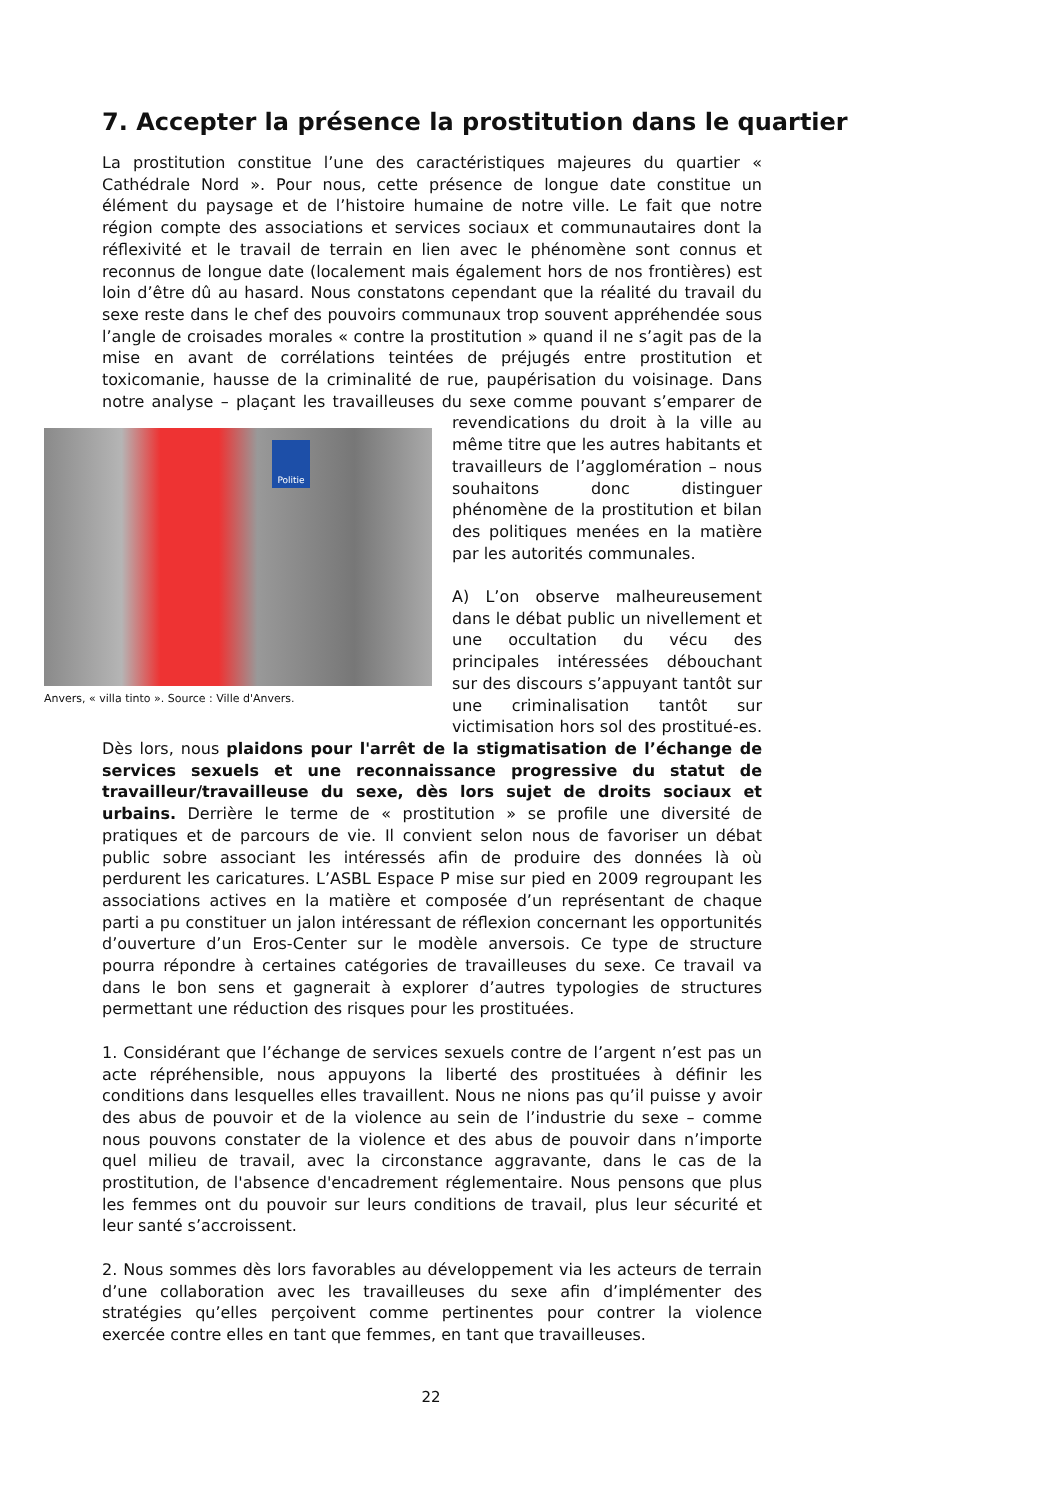7. Accepter la présence la prostitution dans le quartier
La prostitution constitue l’une des caractéristiques majeures du quartier « Cathédrale Nord ». Pour nous, cette présence de longue date constitue un élément du paysage et de l’histoire humaine de notre ville. Le fait que notre région compte des associations et services sociaux et communautaires dont la réflexivité et le travail de terrain en lien avec le phénomène sont connus et reconnus de longue date (localement mais également hors de nos frontières) est loin d’être dû au hasard. Nous constatons cependant que la réalité du travail du sexe reste dans le chef des pouvoirs communaux trop souvent appréhendée sous l’angle de croisades morales « contre la prostitution » quand il ne s’agit pas de la mise en avant de corrélations teintées de préjugés entre prostitution et toxicomanie, hausse de la criminalité de rue, paupérisation du voisinage. Dans notre analyse – plaçant les travailleuses du sexe comme pouvant s’emparer de Politie
Anvers, « villa tinto ». Source : Ville d'Anvers. revendications du droit à la ville au même titre que les autres habitants et travailleurs de l’agglomération – nous souhaitons donc distinguer phénomène de la prostitution et bilan des politiques menées en la matière par les autorités communales.
A) L’on observe malheureusement dans le débat public un nivellement et une occultation du vécu des principales intéressées débouchant sur des discours s’appuyant tantôt sur une criminalisation tantôt sur victimisation hors sol des prostitué-es. Dès lors, nous plaidons pour l'arrêt de la stigmatisation de l’échange de services sexuels et une reconnaissance progressive du statut de travailleur/travailleuse du sexe, dès lors sujet de droits sociaux et urbains. Derrière le terme de « prostitution » se profile une diversité de pratiques et de parcours de vie. Il convient selon nous de favoriser un débat public sobre associant les intéressés afin de produire des données là où perdurent les caricatures. L’ASBL Espace P mise sur pied en 2009 regroupant les associations actives en la matière et composée d’un représentant de chaque parti a pu constituer un jalon intéressant de réflexion concernant les opportunités d’ouverture d’un Eros-Center sur le modèle anversois. Ce type de structure pourra répondre à certaines catégories de travailleuses du sexe. Ce travail va dans le bon sens et gagnerait à explorer d’autres typologies de structures permettant une réduction des risques pour les prostituées.
1. Considérant que l’échange de services sexuels contre de l’argent n’est pas un acte répréhensible, nous appuyons la liberté des prostituées à définir les conditions dans lesquelles elles travaillent. Nous ne nions pas qu’il puisse y avoir des abus de pouvoir et de la violence au sein de l’industrie du sexe – comme nous pouvons constater de la violence et des abus de pouvoir dans n’importe quel milieu de travail, avec la circonstance aggravante, dans le cas de la prostitution, de l'absence d'encadrement réglementaire. Nous pensons que plus les femmes ont du pouvoir sur leurs conditions de travail, plus leur sécurité et leur santé s’accroissent.
2. Nous sommes dès lors favorables au développement via les acteurs de terrain d’une collaboration avec les travailleuses du sexe afin d’implémenter des stratégies qu’elles perçoivent comme pertinentes pour contrer la violence exercée contre elles en tant que femmes, en tant que travailleuses.
22